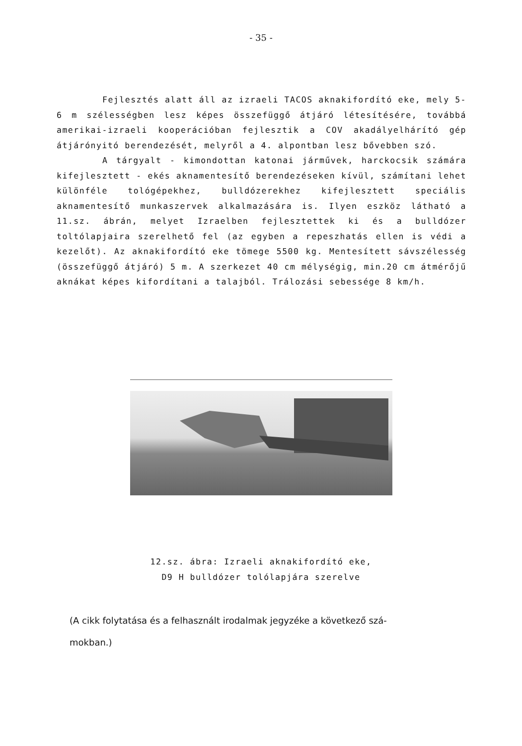- 35 -
Fejlesztés alatt áll az izraeli TACOS aknakifordító eke, mely 5-6 m szélességben lesz képes összefüggő átjáró létesítésére, továbbá amerikai-izraeli kooperációban fejlesztik a COV akadályelhárító gép átjárónyitó berendezését, melyről a 4. alpontban lesz bővebben szó.
A tárgyalt - kimondottan katonai járművek, harckocsik számára kifejlesztett - ekés aknamentesítő berendezéseken kívül, számítani lehet különféle tológépekhez, bulldózerekhez kifejlesztett speciális aknamentesítő munkaszervek alkalmazására is. Ilyen eszköz látható a 11.sz. ábrán, melyet Izraelben fejlesztettek ki és a bulldózer toltólapjaira szerelhető fel (az egyben a repeszhatás ellen is védi a kezelőt). Az aknakifordító eke tömege 5500 kg. Mentesített sávszélesség (összefüggő átjáró) 5 m. A szerkezet 40 cm mélységig, min.20 cm átmérőjű aknákat képes kifordítani a talajból. Trálozási sebessége 8 km/h.
12.sz. ábra: Izraeli aknakifordító eke,
D9 H bulldózer tolólapjára szerelve
(A cikk folytatása és a felhasznált irodalmak jegyzéke a következő szá-
mokban.)